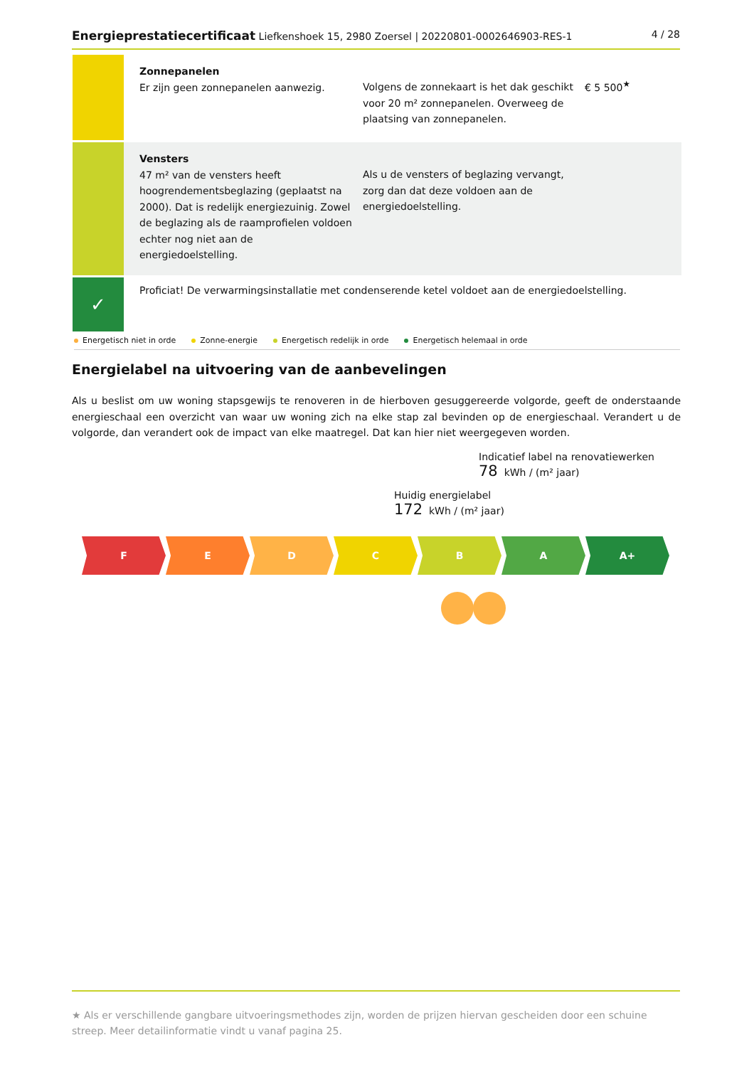Energieprestatiecertificaat Liefkenshoek 15, 2980 Zoersel | 20220801-0002646903-RES-1
4 / 28
Zonnepanelen
Er zijn geen zonnepanelen aanwezig.
Volgens de zonnekaart is het dak geschikt voor 20 m² zonnepanelen. Overweeg de plaatsing van zonnepanelen.
€ 5 500<sup>★</sup>
Vensters
47 m² van de vensters heeft hoogrendementsbeglazing (geplaatst na 2000). Dat is redelijk energiezuinig. Zowel de beglazing als de raamprofielen voldoen echter nog niet aan de energiedoelstelling.
Als u de vensters of beglazing vervangt, zorg dan dat deze voldoen aan de energiedoelstelling.
✓
Proficiat! De verwarmingsinstallatie met condenserende ketel voldoet aan de energiedoelstelling.
Energetisch niet in orde Zonne-energie Energetisch redelijk in orde Energetisch helemaal in orde
Energielabel na uitvoering van de aanbevelingen
Als u beslist om uw woning stapsgewijs te renoveren in de hierboven gesuggereerde volgorde, geeft de onderstaande energieschaal een overzicht van waar uw woning zich na elke stap zal bevinden op de energieschaal. Verandert u de volgorde, dan verandert ook de impact van elke maatregel. Dat kan hier niet weergegeven worden.
Indicatief label na renovatiewerken
78 kWh / (m² jaar)
Huidig energielabel
172 kWh / (m² jaar)
F E D C B A A+
★ Als er verschillende gangbare uitvoeringsmethodes zijn, worden de prijzen hiervan gescheiden door een schuine streep. Meer detailinformatie vindt u vanaf pagina 25.